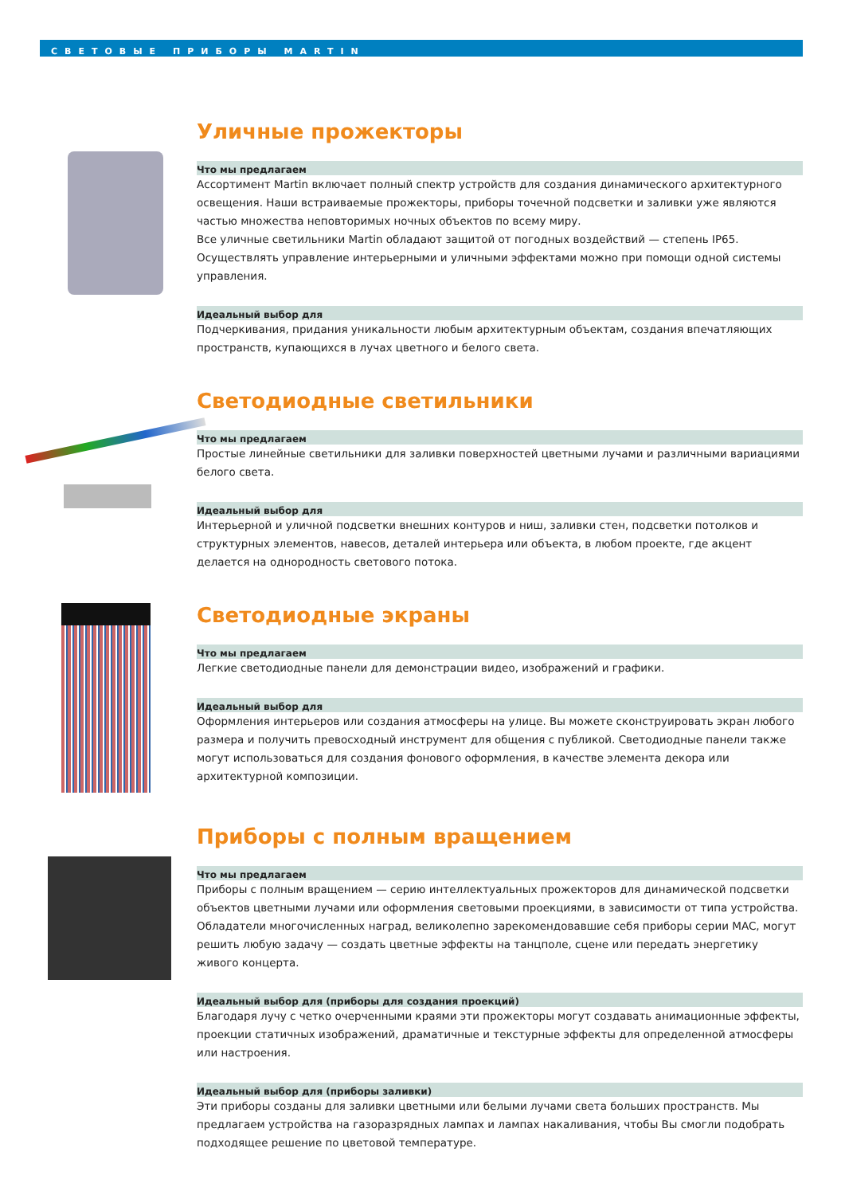СВЕТОВЫЕ ПРИБОРЫ MARTIN
Уличные прожекторы
Что мы предлагаем
Ассортимент Martin включает полный спектр устройств для создания динамического архитектурного освещения. Наши встраиваемые прожекторы, приборы точечной подсветки и заливки уже являются частью множества неповторимых ночных объектов по всему миру.
Все уличные светильники Martin обладают защитой от погодных воздействий — степень IP65. Осуществлять управление интерьерными и уличными эффектами можно при помощи одной системы управления.
Идеальный выбор для
Подчеркивания, придания уникальности любым архитектурным объектам, создания впечатляющих пространств, купающихся в лучах цветного и белого света.
Светодиодные светильники
Что мы предлагаем
Простые линейные светильники для заливки поверхностей цветными лучами и различными вариациями белого света.
Идеальный выбор для
Интерьерной и уличной подсветки внешних контуров и ниш, заливки стен, подсветки потолков и структурных элементов, навесов, деталей интерьера или объекта, в любом проекте, где акцент делается на однородность светового потока.
Светодиодные экраны
Что мы предлагаем
Легкие светодиодные панели для демонстрации видео, изображений и графики.
Идеальный выбор для
Оформления интерьеров или создания атмосферы на улице. Вы можете сконструировать экран любого размера и получить превосходный инструмент для общения с публикой. Светодиодные панели также могут использоваться для создания фонового оформления, в качестве элемента декора или архитектурной композиции.
Приборы с полным вращением
Что мы предлагаем
Приборы с полным вращением — серию интеллектуальных прожекторов для динамической подсветки объектов цветными лучами или оформления световыми проекциями, в зависимости от типа устройства. Обладатели многочисленных наград, великолепно зарекомендовавшие себя приборы серии MAC, могут решить любую задачу — создать цветные эффекты на танцполе, сцене или передать энергетику живого концерта.
Идеальный выбор для (приборы для создания проекций)
Благодаря лучу с четко очерченными краями эти прожекторы могут создавать анимационные эффекты, проекции статичных изображений, драматичные и текстурные эффекты для определенной атмосферы или настроения.
Идеальный выбор для (приборы заливки)
Эти приборы созданы для заливки цветными или белыми лучами света больших пространств. Мы предлагаем устройства на газоразрядных лампах и лампах накаливания, чтобы Вы смогли подобрать подходящее решение по цветовой температуре.